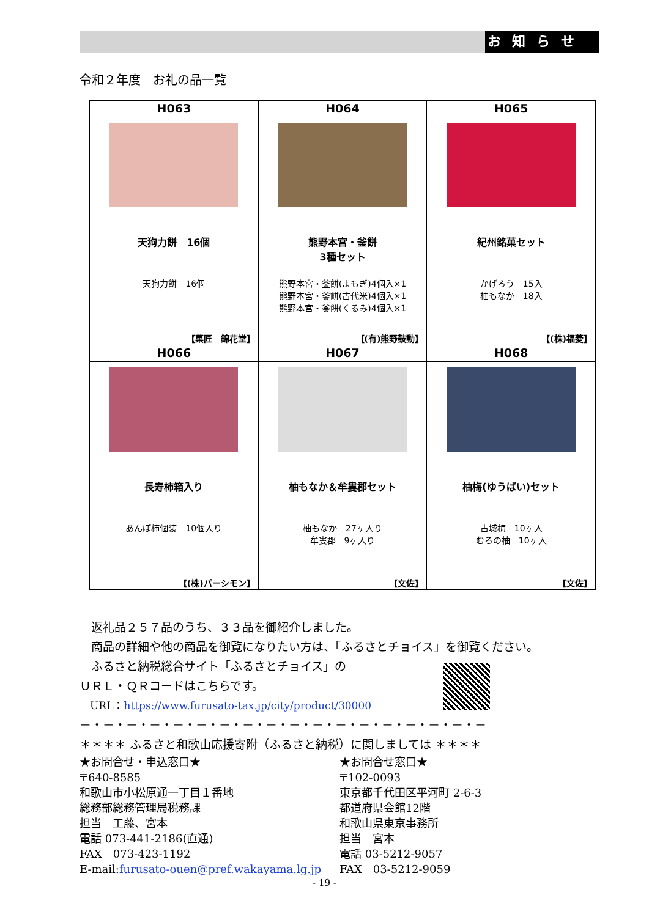お知らせ
令和２年度　お礼の品一覧
| H063 | H064 | H065 |
| --- | --- | --- |
| 天狗力餅 16個 天狗力餅 16個 【菓匠 錦花堂】 | 熊野本宮・釜餅 3種セット 熊野本宮・釜餅(よもぎ)4個入×1 熊野本宮・釜餅(古代米)4個入×1 熊野本宮・釜餅(くるみ)4個入×1 【(有)熊野鼓動】 | 紀州銘菓セット かげろう 15入 柚もなか 18入 【(株)福菱】 |
| H066 | H067 | H068 |
| 長寿柿箱入り あんぽ柿個装 10個入り 【(株)パーシモン】 | 柚もなか＆牟婁郡セット 柚もなか 27ヶ入り 牟婁郡 9ヶ入り 【文佐】 | 柚梅(ゆうばい)セット 古城梅 10ヶ入 むろの柚 10ヶ入 【文佐】 |
　返礼品２５７品のうち、３３品を御紹介しました。
　商品の詳細や他の商品を御覧になりたい方は、「ふるさとチョイス」を御覧ください。
　ふるさと納税総合サイト「ふるさとチョイス」の
ＵＲＬ・ＱＲコードはこちらです。
　URL：https://www.furusato-tax.jp/city/product/30000
－・－・－・－・－・－・－・－・－・－・－・－・－・－・－・－・－・－
＊＊＊＊ ふるさと和歌山応援寄附（ふるさと納税）に関しましては ＊＊＊＊
★お問合せ・申込窓口★
〒640-8585
和歌山市小松原通一丁目１番地
総務部総務管理局税務課
担当　工藤、宮本
電話 073-441-2186(直通)
FAX　073-423-1192
E-mail:furusato-ouen@pref.wakayama.lg.jp
★お問合せ窓口★
〒102-0093
東京都千代田区平河町 2-6-3
都道府県会館12階
和歌山県東京事務所
担当　宮本
電話 03-5212-9057
FAX　03-5212-9059
- 19 -